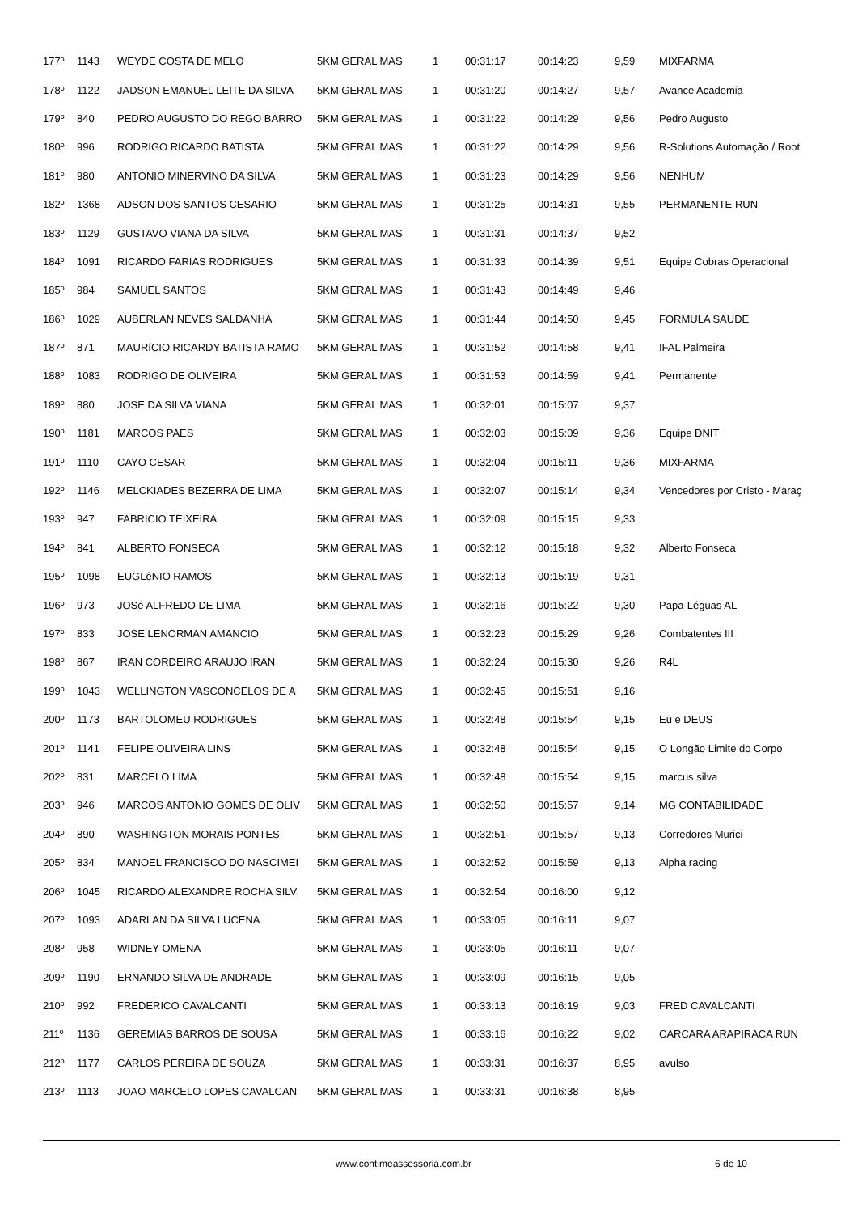| 177º | 1143 | WEYDE COSTA DE MELO | 5KM GERAL MAS | 1 | 00:31:17 | 00:14:23 | 9,59 | MIXFARMA |
| 178º | 1122 | JADSON EMANUEL LEITE DA SILVA | 5KM GERAL MAS | 1 | 00:31:20 | 00:14:27 | 9,57 | Avance Academia |
| 179º | 840 | PEDRO AUGUSTO DO REGO BARRO | 5KM GERAL MAS | 1 | 00:31:22 | 00:14:29 | 9,56 | Pedro Augusto |
| 180º | 996 | RODRIGO RICARDO BATISTA | 5KM GERAL MAS | 1 | 00:31:22 | 00:14:29 | 9,56 | R-Solutions Automação / Root |
| 181º | 980 | ANTONIO MINERVINO DA SILVA | 5KM GERAL MAS | 1 | 00:31:23 | 00:14:29 | 9,56 | NENHUM |
| 182º | 1368 | ADSON DOS SANTOS CESARIO | 5KM GERAL MAS | 1 | 00:31:25 | 00:14:31 | 9,55 | PERMANENTE RUN |
| 183º | 1129 | GUSTAVO VIANA DA SILVA | 5KM GERAL MAS | 1 | 00:31:31 | 00:14:37 | 9,52 | |
| 184º | 1091 | RICARDO FARIAS RODRIGUES | 5KM GERAL MAS | 1 | 00:31:33 | 00:14:39 | 9,51 | Equipe Cobras Operacional |
| 185º | 984 | SAMUEL SANTOS | 5KM GERAL MAS | 1 | 00:31:43 | 00:14:49 | 9,46 | |
| 186º | 1029 | AUBERLAN NEVES SALDANHA | 5KM GERAL MAS | 1 | 00:31:44 | 00:14:50 | 9,45 | FORMULA SAUDE |
| 187º | 871 | MAURíCIO RICARDY BATISTA RAMO | 5KM GERAL MAS | 1 | 00:31:52 | 00:14:58 | 9,41 | IFAL Palmeira |
| 188º | 1083 | RODRIGO DE OLIVEIRA | 5KM GERAL MAS | 1 | 00:31:53 | 00:14:59 | 9,41 | Permanente |
| 189º | 880 | JOSE DA SILVA VIANA | 5KM GERAL MAS | 1 | 00:32:01 | 00:15:07 | 9,37 | |
| 190º | 1181 | MARCOS PAES | 5KM GERAL MAS | 1 | 00:32:03 | 00:15:09 | 9,36 | Equipe DNIT |
| 191º | 1110 | CAYO CESAR | 5KM GERAL MAS | 1 | 00:32:04 | 00:15:11 | 9,36 | MIXFARMA |
| 192º | 1146 | MELCKIADES BEZERRA DE LIMA | 5KM GERAL MAS | 1 | 00:32:07 | 00:15:14 | 9,34 | Vencedores por Cristo - Maraç |
| 193º | 947 | FABRICIO TEIXEIRA | 5KM GERAL MAS | 1 | 00:32:09 | 00:15:15 | 9,33 | |
| 194º | 841 | ALBERTO FONSECA | 5KM GERAL MAS | 1 | 00:32:12 | 00:15:18 | 9,32 | Alberto Fonseca |
| 195º | 1098 | EUGLêNIO RAMOS | 5KM GERAL MAS | 1 | 00:32:13 | 00:15:19 | 9,31 | |
| 196º | 973 | JOSé ALFREDO DE LIMA | 5KM GERAL MAS | 1 | 00:32:16 | 00:15:22 | 9,30 | Papa-Léguas AL |
| 197º | 833 | JOSE LENORMAN AMANCIO | 5KM GERAL MAS | 1 | 00:32:23 | 00:15:29 | 9,26 | Combatentes III |
| 198º | 867 | IRAN CORDEIRO ARAUJO IRAN | 5KM GERAL MAS | 1 | 00:32:24 | 00:15:30 | 9,26 | R4L |
| 199º | 1043 | WELLINGTON VASCONCELOS DE A | 5KM GERAL MAS | 1 | 00:32:45 | 00:15:51 | 9,16 | |
| 200º | 1173 | BARTOLOMEU RODRIGUES | 5KM GERAL MAS | 1 | 00:32:48 | 00:15:54 | 9,15 | Eu e DEUS |
| 201º | 1141 | FELIPE OLIVEIRA LINS | 5KM GERAL MAS | 1 | 00:32:48 | 00:15:54 | 9,15 | O Longão Limite do Corpo |
| 202º | 831 | MARCELO LIMA | 5KM GERAL MAS | 1 | 00:32:48 | 00:15:54 | 9,15 | marcus silva |
| 203º | 946 | MARCOS ANTONIO GOMES DE OLIV | 5KM GERAL MAS | 1 | 00:32:50 | 00:15:57 | 9,14 | MG CONTABILIDADE |
| 204º | 890 | WASHINGTON MORAIS PONTES | 5KM GERAL MAS | 1 | 00:32:51 | 00:15:57 | 9,13 | Corredores Murici |
| 205º | 834 | MANOEL FRANCISCO DO NASCIMEI | 5KM GERAL MAS | 1 | 00:32:52 | 00:15:59 | 9,13 | Alpha racing |
| 206º | 1045 | RICARDO ALEXANDRE ROCHA SILV | 5KM GERAL MAS | 1 | 00:32:54 | 00:16:00 | 9,12 | |
| 207º | 1093 | ADARLAN DA SILVA LUCENA | 5KM GERAL MAS | 1 | 00:33:05 | 00:16:11 | 9,07 | |
| 208º | 958 | WIDNEY OMENA | 5KM GERAL MAS | 1 | 00:33:05 | 00:16:11 | 9,07 | |
| 209º | 1190 | ERNANDO SILVA DE ANDRADE | 5KM GERAL MAS | 1 | 00:33:09 | 00:16:15 | 9,05 | |
| 210º | 992 | FREDERICO CAVALCANTI | 5KM GERAL MAS | 1 | 00:33:13 | 00:16:19 | 9,03 | FRED CAVALCANTI |
| 211º | 1136 | GEREMIAS BARROS DE SOUSA | 5KM GERAL MAS | 1 | 00:33:16 | 00:16:22 | 9,02 | CARCARA ARAPIRACA RUN |
| 212º | 1177 | CARLOS PEREIRA DE SOUZA | 5KM GERAL MAS | 1 | 00:33:31 | 00:16:37 | 8,95 | avulso |
| 213º | 1113 | JOAO MARCELO LOPES CAVALCAN | 5KM GERAL MAS | 1 | 00:33:31 | 00:16:38 | 8,95 | |
www.contimeassessoria.com.br 6 de 10